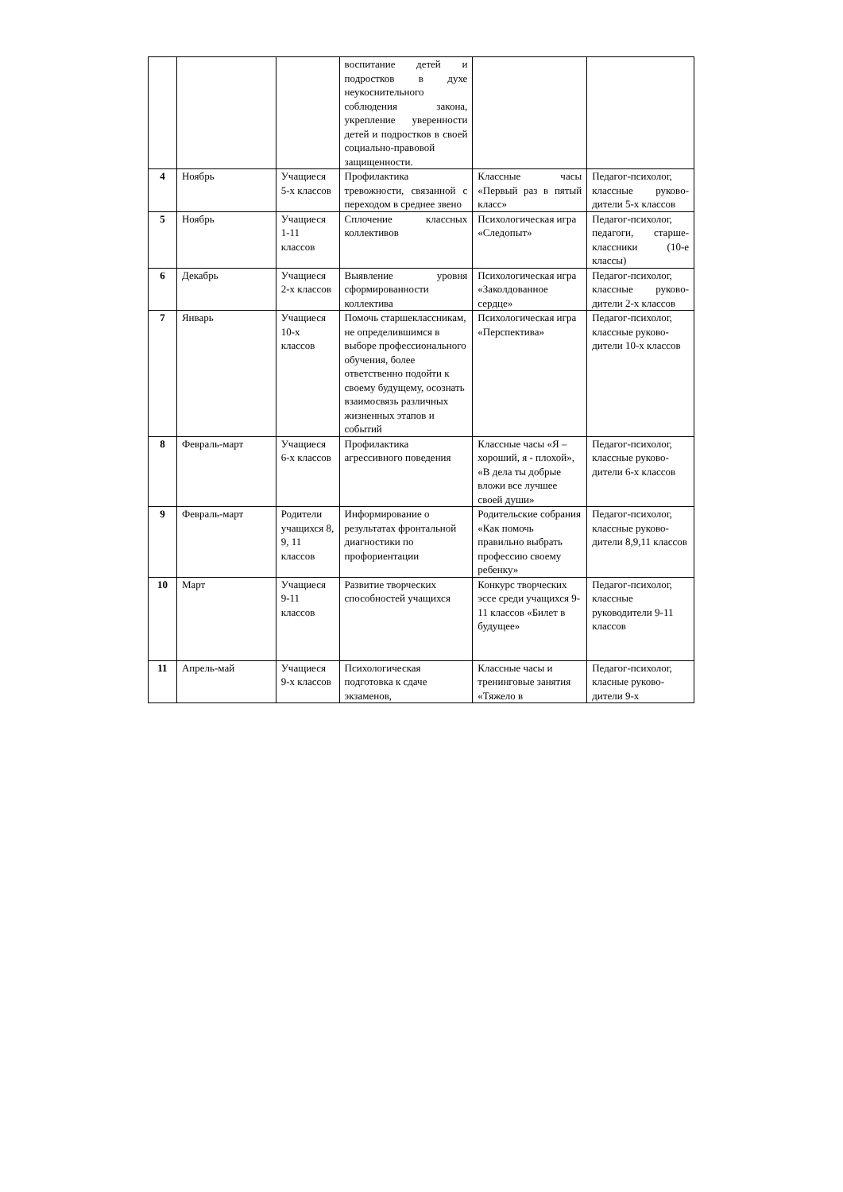| | | | воспитание детей и подростков в духе неукоснительного соблюдения закона, укрепление уверенности детей и подростков в своей социально-правовой защищенности. | | |
| 4 | Ноябрь | Учащиеся 5-х классов | Профилактика тревожности, связанной с переходом в среднее звено | Классные часы «Первый раз в пятый класс» | Педагог-психолог, классные руково-дители 5-х классов |
| 5 | Ноябрь | Учащиеся 1-11 классов | Сплочение классных коллективов | Психологическая игра «Следопыт» | Педагог-психолог, педагоги, старше-классники (10-е классы) |
| 6 | Декабрь | Учащиеся 2-х классов | Выявление уровня сформированности коллектива | Психологическая игра «Заколдованное сердце» | Педагог-психолог, классные руково-дители 2-х классов |
| 7 | Январь | Учащиеся 10-х классов | Помочь старшеклассникам, не определившимся в выборе профессионального обучения, более ответственно подойти к своему будущему, осознать взаимосвязь различных жизненных этапов и событий | Психологическая игра «Перспектива» | Педагог-психолог, классные руково-дители 10-х классов |
| 8 | Февраль-март | Учащиеся 6-х классов | Профилактика агрессивного поведения | Классные часы «Я – хороший, я - плохой», «В дела ты добрые вложи все лучшее своей души» | Педагог-психолог, классные руково-дители 6-х классов |
| 9 | Февраль-март | Родители учащихся 8, 9, 11 классов | Информирование о результатах фронтальной диагностики по профориентации | Родительские собрания «Как помочь правильно выбрать профессию своему ребенку» | Педагог-психолог, классные руково-дители 8,9,11 классов |
| 10 | Март | Учащиеся 9-11 классов | Развитие творческих способностей учащихся | Конкурс творческих эссе среди учащихся 9-11 классов «Билет в будущее» | Педагог-психолог, классные руководители 9-11 классов |
| 11 | Апрель-май | Учащиеся 9-х классов | Психологическая подготовка к сдаче экзаменов, | Классные часы и тренинговые занятия «Тяжело в | Педагог-психолог, класные руково-дители 9-х |